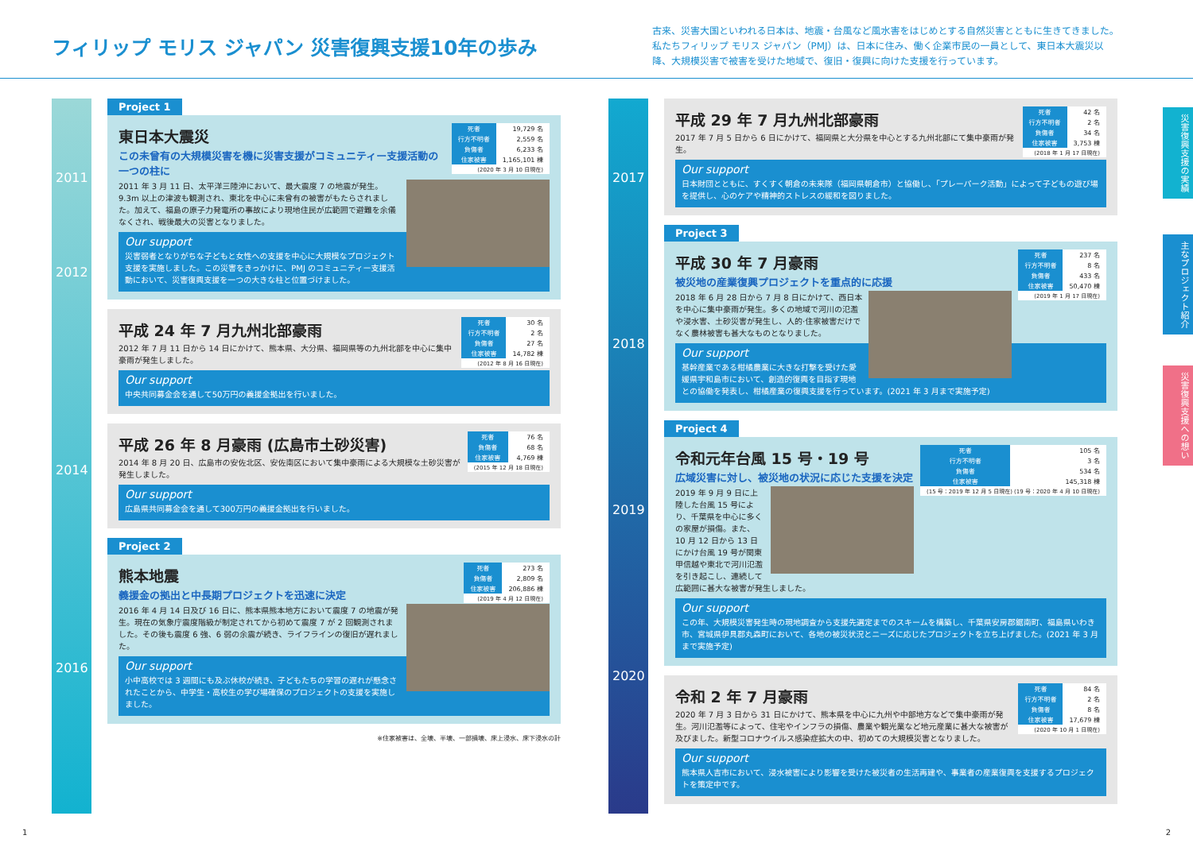フィリップ モリス ジャパン 災害復興支援10年の歩み
古来、災害大国といわれる日本は、地震・台風など風水害をはじめとする自然災害とともに生きてきました。私たちフィリップ モリス ジャパン（PMJ）は、日本に住み、働く企業市民の一員として、東日本大震災以降、大規模災害で被害を受けた地域で、復旧・復興に向けた支援を行っています。
2011
2012
2014
2016
Project 1
| 死者 | 19,729 名 |
| 行方不明者 | 2,559 名 |
| 負傷者 | 6,233 名 |
| 住家被害 | 1,165,101 棟 |
| (2020 年 3 月 10 日現在) | |
東日本大震災
この未曾有の大規模災害を機に災害支援がコミュニティー支援活動の一つの柱に
2011 年 3 月 11 日、太平洋三陸沖において、最大震度 7 の地震が発生。9.3m 以上の津波も観測され、東北を中心に未曾有の被害がもたらされました。加えて、福島の原子力発電所の事故により現地住民が広範囲で避難を余儀なくされ、戦後最大の災害となりました。
Our support
災害弱者となりがちな子どもと女性への支援を中心に大規模なプロジェクト支援を実施しました。この災害をきっかけに、PMJ のコミュニティー支援活動において、災害復興支援を一つの大きな柱と位置づけました。
| 死者 | 30 名 |
| 行方不明者 | 2 名 |
| 負傷者 | 27 名 |
| 住家被害 | 14,782 棟 |
| (2012 年 8 月 16 日現在) | |
平成 24 年 7 月九州北部豪雨
2012 年 7 月 11 日から 14 日にかけて、熊本県、大分県、福岡県等の九州北部を中心に集中豪雨が発生しました。
Our support
中央共同募金会を通して50万円の義援金拠出を行いました。
| 死者 | 76 名 |
| 負傷者 | 68 名 |
| 住家被害 | 4,769 棟 |
| (2015 年 12 月 18 日現在) | |
平成 26 年 8 月豪雨 (広島市土砂災害)
2014 年 8 月 20 日、広島市の安佐北区、安佐南区において集中豪雨による大規模な土砂災害が発生しました。
Our support
広島県共同募金会を通して300万円の義援金拠出を行いました。
Project 2
| 死者 | 273 名 |
| 負傷者 | 2,809 名 |
| 住家被害 | 206,886 棟 |
| (2019 年 4 月 12 日現在) | |
熊本地震
義援金の拠出と中長期プロジェクトを迅速に決定
2016 年 4 月 14 日及び 16 日に、熊本県熊本地方において震度 7 の地震が発生。現在の気象庁震度階級が制定されてから初めて震度 7 が 2 回観測されました。その後も震度 6 強、6 弱の余震が続き、ライフラインの復旧が遅れました。
Our support
小中高校では 3 週間にも及ぶ休校が続き、子どもたちの学習の遅れが懸念されたことから、中学生・高校生の学び場確保のプロジェクトの支援を実施しました。
※住家被害は、全壊、半壊、一部損壊、床上浸水、床下浸水の計
2017
2018
2019
2020
| 死者 | 42 名 |
| 行方不明者 | 2 名 |
| 負傷者 | 34 名 |
| 住家被害 | 3,753 棟 |
| (2018 年 1 月 17 日現在) | |
平成 29 年 7 月九州北部豪雨
2017 年 7 月 5 日から 6 日にかけて、福岡県と大分県を中心とする九州北部にて集中豪雨が発生。
Our support
日本財団とともに、すくすく朝倉の未来隊（福岡県朝倉市）と協働し、「プレーパーク活動」によって子どもの遊び場を提供し、心のケアや精神的ストレスの緩和を図りました。
Project 3
| 死者 | 237 名 |
| 行方不明者 | 8 名 |
| 負傷者 | 433 名 |
| 住家被害 | 50,470 棟 |
| (2019 年 1 月 17 日現在) | |
平成 30 年 7 月豪雨
被災地の産業復興プロジェクトを重点的に応援
2018 年 6 月 28 日から 7 月 8 日にかけて、西日本を中心に集中豪雨が発生。多くの地域で河川の氾濫や浸水害、土砂災害が発生し、人的·住家被害だけでなく農林被害も甚大なものとなりました。
Our support
基幹産業である柑橘農業に大きな打撃を受けた愛媛県宇和島市において、創造的復興を目指す現地との協働を発表し、柑橘産業の復興支援を行っています。(2021 年 3 月まで実施予定)
Project 4
| 死者 | 105 名 |
| 行方不明者 | 3 名 |
| 負傷者 | 534 名 |
| 住家被害 | 145,318 棟 |
| (15 号：2019 年 12 月 5 日現在) (19 号：2020 年 4 月 10 日現在) | |
令和元年台風 15 号・19 号
広域災害に対し、被災地の状況に応じた支援を決定
2019 年 9 月 9 日に上陸した台風 15 号により、千葉県を中心に多くの家屋が損傷。また、10 月 12 日から 13 日にかけ台風 19 号が関東甲信越や東北で河川氾濫を引き起こし、連続して広範囲に甚大な被害が発生しました。
Our support
この年、大規模災害発生時の現地調査から支援先選定までのスキームを構築し、千葉県安房郡鋸南町、福島県いわき市、宮城県伊具郡丸森町において、各地の被災状況とニーズに応じたプロジェクトを立ち上げました。(2021 年 3 月まで実施予定)
| 死者 | 84 名 |
| 行方不明者 | 2 名 |
| 負傷者 | 8 名 |
| 住家被害 | 17,679 棟 |
| (2020 年 10 月 1 日現在) | |
令和 2 年 7 月豪雨
2020 年 7 月 3 日から 31 日にかけて、熊本県を中心に九州や中部地方などで集中豪雨が発生。河川氾濫等によって、住宅やインフラの損傷、農業や観光業など地元産業に甚大な被害が及びました。新型コロナウイルス感染症拡大の中、初めての大規模災害となりました。
Our support
熊本県人吉市において、浸水被害により影響を受けた被災者の生活再建や、事業者の産業復興を支援するプロジェクトを策定中です。
災害復興支援の実績
主なプロジェクト紹介
災害復興支援への想い
1 2